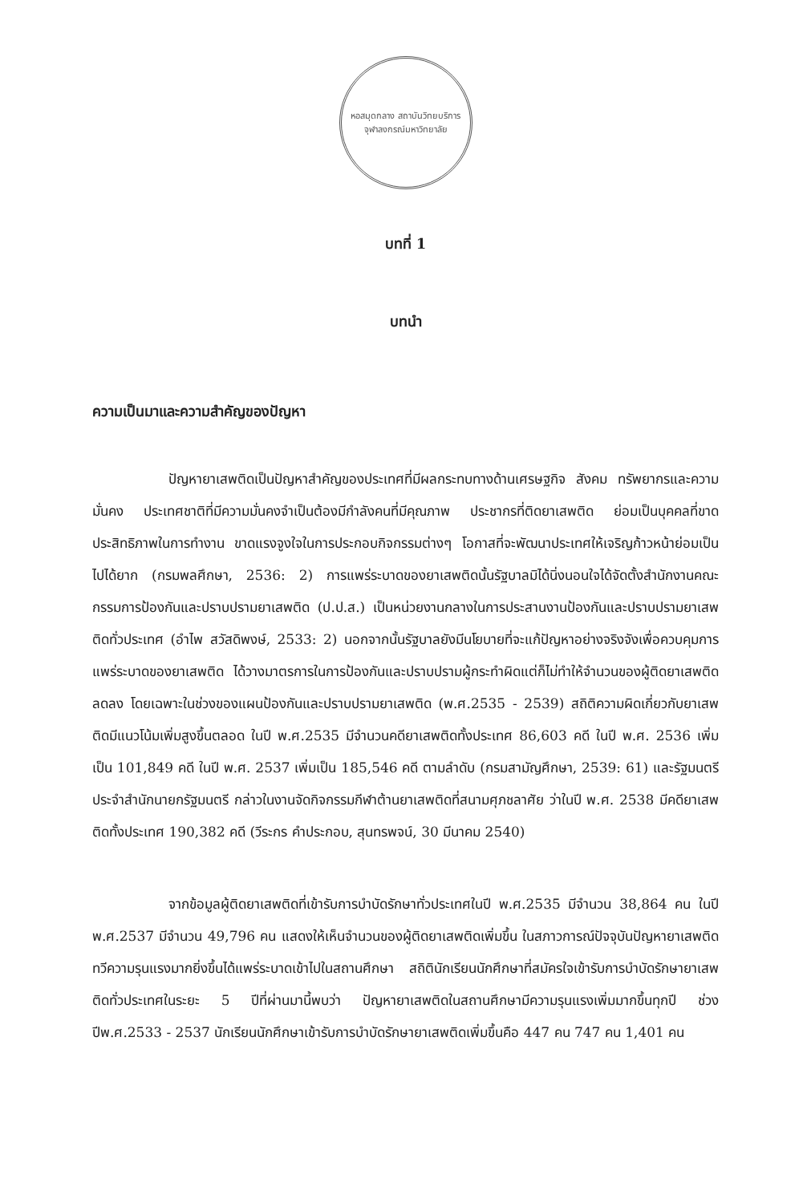หอสมุดกลาง สถาบันวิทยบริการ
จุฬาลงกรณ์มหาวิทยาลัย
บทที่ 1
บทนำ
ความเป็นมาและความสำคัญของปัญหา
ปัญหายาเสพติดเป็นปัญหาสำคัญของประเทศที่มีผลกระทบทางด้านเศรษฐกิจ สังคม ทรัพยากรและความมั่นคง ประเทศชาติที่มีความมั่นคงจำเป็นต้องมีกำลังคนที่มีคุณภาพ ประชากรที่ติดยาเสพติด ย่อมเป็นบุคคลที่ขาดประสิทธิภาพในการทำงาน ขาดแรงจูงใจในการประกอบกิจกรรมต่างๆ โอกาสที่จะพัฒนาประเทศให้เจริญก้าวหน้าย่อมเป็นไปได้ยาก (กรมพลศึกษา, 2536: 2) การแพร่ระบาดของยาเสพติดนั้นรัฐบาลมิได้นิ่งนอนใจได้จัดตั้งสำนักงานคณะกรรมการป้องกันและปราบปรามยาเสพติด (ป.ป.ส.) เป็นหน่วยงานกลางในการประสานงานป้องกันและปราบปรามยาเสพติดทั่วประเทศ (อำไพ สวัสดิพงษ์, 2533: 2) นอกจากนั้นรัฐบาลยังมีนโยบายที่จะแก้ปัญหาอย่างจริงจังเพื่อควบคุมการแพร่ระบาดของยาเสพติด ได้วางมาตรการในการป้องกันและปราบปรามผู้กระทำผิดแต่ก็ไม่ทำให้จำนวนของผู้ติดยาเสพติดลดลง โดยเฉพาะในช่วงของแผนป้องกันและปราบปรามยาเสพติด (พ.ศ.2535 - 2539) สถิติความผิดเกี่ยวกับยาเสพติดมีแนวโน้มเพิ่มสูงขึ้นตลอด ในปี พ.ศ.2535 มีจำนวนคดียาเสพติดทั้งประเทศ 86,603 คดี ในปี พ.ศ. 2536 เพิ่มเป็น 101,849 คดี ในปี พ.ศ. 2537 เพิ่มเป็น 185,546 คดี ตามลำดับ (กรมสามัญศึกษา, 2539: 61) และรัฐมนตรีประจำสำนักนายกรัฐมนตรี กล่าวในงานจัดกิจกรรมกีฬาต้านยาเสพติดที่สนามศุภชลาศัย ว่าในปี พ.ศ. 2538 มีคดียาเสพติดทั้งประเทศ 190,382 คดี (วีระกร คำประกอบ, สุนทรพจน์, 30 มีนาคม 2540)
จากข้อมูลผู้ติดยาเสพติดที่เข้ารับการบำบัดรักษาทั่วประเทศในปี พ.ศ.2535 มีจำนวน 38,864 คน ในปี พ.ศ.2537 มีจำนวน 49,796 คน แสดงให้เห็นจำนวนของผู้ติดยาเสพติดเพิ่มขึ้น ในสภาวการณ์ปัจจุบันปัญหายาเสพติดทวีความรุนแรงมากยิ่งขึ้นได้แพร่ระบาดเข้าไปในสถานศึกษา สถิตินักเรียนนักศึกษาที่สมัครใจเข้ารับการบำบัดรักษายาเสพติดทั่วประเทศในระยะ 5 ปีที่ผ่านมานี้พบว่า ปัญหายาเสพติดในสถานศึกษามีความรุนแรงเพิ่มมากขึ้นทุกปี ช่วงปีพ.ศ.2533 - 2537 นักเรียนนักศึกษาเข้ารับการบำบัดรักษายาเสพติดเพิ่มขึ้นคือ 447 คน 747 คน 1,401 คน